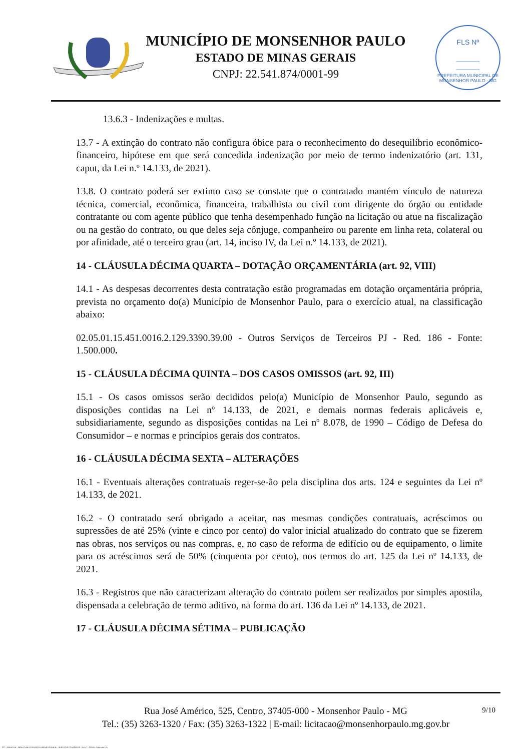FLS Nº
______
______
PREFEITURA MUNICIPAL DE MONSENHOR PAULO - MG
MUNICÍPIO DE MONSENHOR PAULO
ESTADO DE MINAS GERAIS
CNPJ: 22.541.874/0001-99
13.6.3 - Indenizações e multas.
13.7 - A extinção do contrato não configura óbice para o reconhecimento do desequilíbrio econômico-financeiro, hipótese em que será concedida indenização por meio de termo indenizatório (art. 131, caput, da Lei n.º 14.133, de 2021).
13.8. O contrato poderá ser extinto caso se constate que o contratado mantém vínculo de natureza técnica, comercial, econômica, financeira, trabalhista ou civil com dirigente do órgão ou entidade contratante ou com agente público que tenha desempenhado função na licitação ou atue na fiscalização ou na gestão do contrato, ou que deles seja cônjuge, companheiro ou parente em linha reta, colateral ou por afinidade, até o terceiro grau (art. 14, inciso IV, da Lei n.º 14.133, de 2021).
14 - CLÁUSULA DÉCIMA QUARTA – DOTAÇÃO ORÇAMENTÁRIA (art. 92, VIII)
14.1 - As despesas decorrentes desta contratação estão programadas em dotação orçamentária própria, prevista no orçamento do(a) Município de Monsenhor Paulo, para o exercício atual, na classificação abaixo:
02.05.01.15.451.0016.2.129.3390.39.00 - Outros Serviços de Terceiros PJ - Red. 186 - Fonte: 1.500.000.
15 - CLÁUSULA DÉCIMA QUINTA – DOS CASOS OMISSOS (art. 92, III)
15.1 - Os casos omissos serão decididos pelo(a) Município de Monsenhor Paulo, segundo as disposições contidas na Lei nº 14.133, de 2021, e demais normas federais aplicáveis e, subsidiariamente, segundo as disposições contidas na Lei nº 8.078, de 1990 – Código de Defesa do Consumidor – e normas e princípios gerais dos contratos.
16 - CLÁUSULA DÉCIMA SEXTA – ALTERAÇÕES
16.1 - Eventuais alterações contratuais reger-se-ão pela disciplina dos arts. 124 e seguintes da Lei nº 14.133, de 2021.
16.2 - O contratado será obrigado a aceitar, nas mesmas condições contratuais, acréscimos ou supressões de até 25% (vinte e cinco por cento) do valor inicial atualizado do contrato que se fizerem nas obras, nos serviços ou nas compras, e, no caso de reforma de edifício ou de equipamento, o limite para os acréscimos será de 50% (cinquenta por cento), nos termos do art. 125 da Lei nº 14.133, de 2021.
16.3 - Registros que não caracterizam alteração do contrato podem ser realizados por simples apostila, dispensada a celebração de termo aditivo, na forma do art. 136 da Lei nº 14.133, de 2021.
17 - CLÁUSULA DÉCIMA SÉTIMA – PUBLICAÇÃO
9/10 Rua José Américo, 525, Centro, 37405-000 - Monsenhor Paulo - MG
Tel.: (35) 3263-1320 / Fax: (35) 3263-1322 | E-mail: licitacao@monsenhorpaulo.mg.gov.br
827 - ANEXO III - MINUTA DE CONTRATO DISPENSA GERAL - SERVIÇOS CONTÍNUOS - NLLC - ATIVO - Aprovado DA